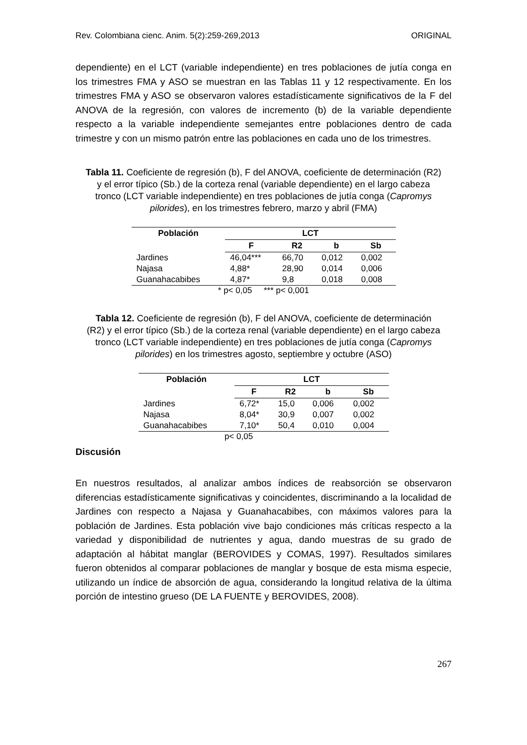Rev. Colombiana cienc. Anim. 5(2):259-269,2013 ORIGINAL
dependiente) en el LCT (variable independiente) en tres poblaciones de jutía conga en los trimestres FMA y ASO se muestran en las Tablas 11 y 12 respectivamente. En los trimestres FMA y ASO se observaron valores estadísticamente significativos de la F del ANOVA de la regresión, con valores de incremento (b) de la variable dependiente respecto a la variable independiente semejantes entre poblaciones dentro de cada trimestre y con un mismo patrón entre las poblaciones en cada uno de los trimestres.
Tabla 11. Coeficiente de regresión (b), F del ANOVA, coeficiente de determinación (R2) y el error típico (Sb.) de la corteza renal (variable dependiente) en el largo cabeza tronco (LCT variable independiente) en tres poblaciones de jutía conga (Capromys pilorides), en los trimestres febrero, marzo y abril (FMA)
| Población | LCT | | | |
| --- | --- | --- | --- | --- |
| | F | R2 | b | Sb |
| Jardines | 46,04*** | 66,70 | 0,012 | 0,002 |
| Najasa | 4,88* | 28,90 | 0,014 | 0,006 |
| Guanahacabibes | 4,87* | 9,8 | 0,018 | 0,008 |
* p< 0,05 *** p< 0,001
Tabla 12. Coeficiente de regresión (b), F del ANOVA, coeficiente de determinación (R2) y el error típico (Sb.) de la corteza renal (variable dependiente) en el largo cabeza tronco (LCT variable independiente) en tres poblaciones de jutía conga (Capromys pilorides) en los trimestres agosto, septiembre y octubre (ASO)
| Población | LCT | | | |
| --- | --- | --- | --- | --- |
| | F | R2 | b | Sb |
| Jardines | 6,72* | 15,0 | 0,006 | 0,002 |
| Najasa | 8,04* | 30,9 | 0,007 | 0,002 |
| Guanahacabibes | 7,10* | 50,4 | 0,010 | 0,004 |
p< 0,05
Discusión
En nuestros resultados, al analizar ambos índices de reabsorción se observaron diferencias estadísticamente significativas y coincidentes, discriminando a la localidad de Jardines con respecto a Najasa y Guanahacabibes, con máximos valores para la población de Jardines. Esta población vive bajo condiciones más críticas respecto a la variedad y disponibilidad de nutrientes y agua, dando muestras de su grado de adaptación al hábitat manglar (BEROVIDES y COMAS, 1997). Resultados similares fueron obtenidos al comparar poblaciones de manglar y bosque de esta misma especie, utilizando un índice de absorción de agua, considerando la longitud relativa de la última porción de intestino grueso (DE LA FUENTE y BEROVIDES, 2008).
267